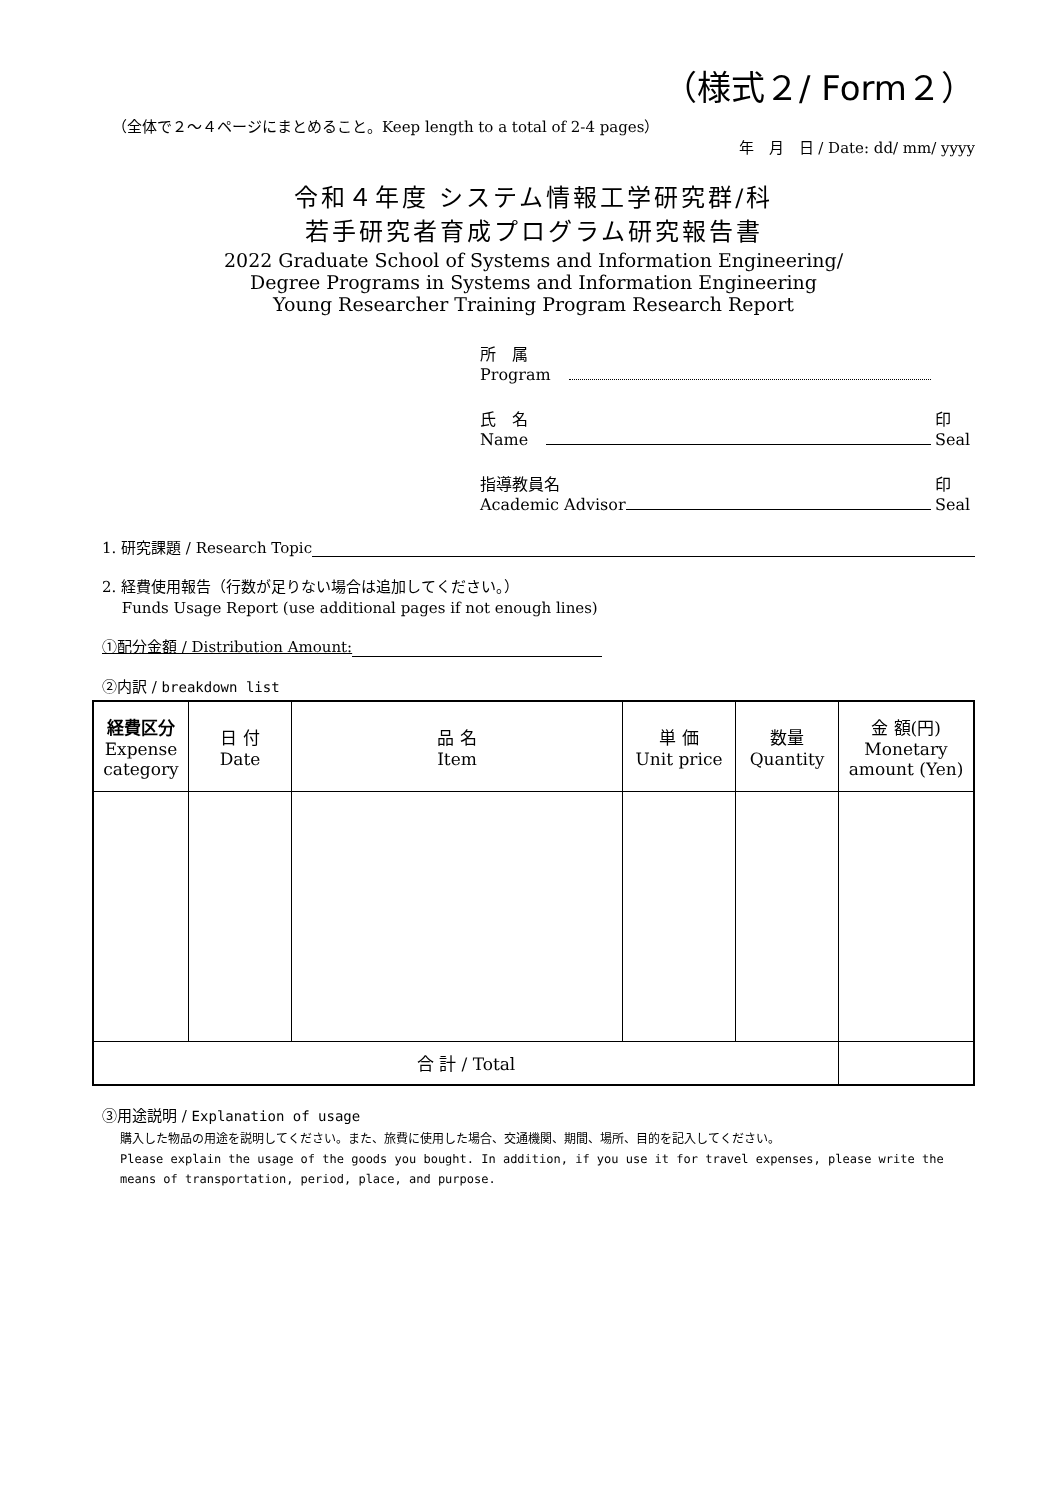（様式２/ Form２）
（全体で２～４ページにまとめること。Keep length to a total of 2-4 pages）
年　月　日 / Date: dd/ mm/ yyyy
令和４年度 システム情報工学研究群/科
若手研究者育成プログラム研究報告書
2022 Graduate School of Systems and Information Engineering/
Degree Programs in Systems and Information Engineering
Young Researcher Training Program Research Report
所　属
Program
氏　名
Name
印
Seal
指導教員名
Academic Advisor
印
Seal
1. 研究課題 / Research Topic
2. 経費使用報告（行数が足りない場合は追加してください。）
　 Funds Usage Report (use additional pages if not enough lines)
①配分金額 / Distribution Amount:
②内訳 / breakdown list
| 経費区分 Expense category | 日 付 Date | 品 名 Item | 単 価 Unit price | 数量 Quantity | 金 額(円) Monetary amount (Yen) |
| --- | --- | --- | --- | --- | --- |
| 合 計 / Total | | | | | |
③用途説明 / Explanation of usage
購入した物品の用途を説明してください。また、旅費に使用した場合、交通機関、期間、場所、目的を記入してください。
Please explain the usage of the goods you bought. In addition, if you use it for travel expenses, please write the means of transportation, period, place, and purpose.